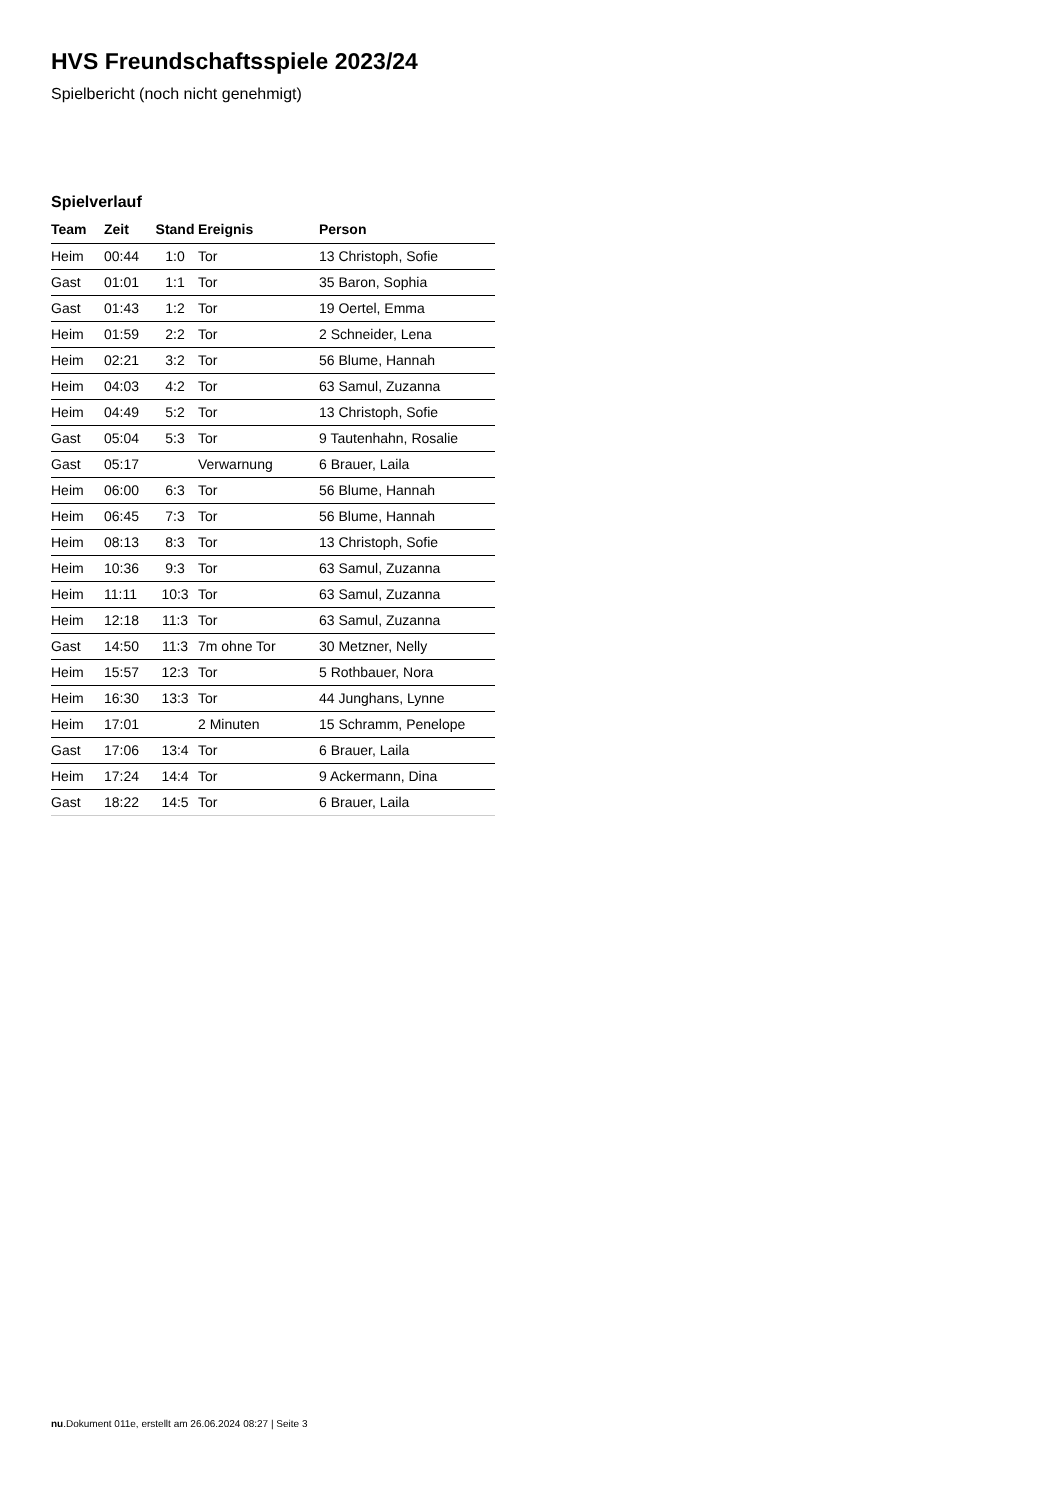HVS Freundschaftsspiele 2023/24
Spielbericht (noch nicht genehmigt)
Spielverlauf
| Team | Zeit | Stand | Ereignis | Person |
| --- | --- | --- | --- | --- |
| Heim | 00:44 | 1:0 | Tor | 13 Christoph, Sofie |
| Gast | 01:01 | 1:1 | Tor | 35 Baron, Sophia |
| Gast | 01:43 | 1:2 | Tor | 19 Oertel, Emma |
| Heim | 01:59 | 2:2 | Tor | 2 Schneider, Lena |
| Heim | 02:21 | 3:2 | Tor | 56 Blume, Hannah |
| Heim | 04:03 | 4:2 | Tor | 63 Samul, Zuzanna |
| Heim | 04:49 | 5:2 | Tor | 13 Christoph, Sofie |
| Gast | 05:04 | 5:3 | Tor | 9 Tautenhahn, Rosalie |
| Gast | 05:17 | | Verwarnung | 6 Brauer, Laila |
| Heim | 06:00 | 6:3 | Tor | 56 Blume, Hannah |
| Heim | 06:45 | 7:3 | Tor | 56 Blume, Hannah |
| Heim | 08:13 | 8:3 | Tor | 13 Christoph, Sofie |
| Heim | 10:36 | 9:3 | Tor | 63 Samul, Zuzanna |
| Heim | 11:11 | 10:3 | Tor | 63 Samul, Zuzanna |
| Heim | 12:18 | 11:3 | Tor | 63 Samul, Zuzanna |
| Gast | 14:50 | 11:3 | 7m ohne Tor | 30 Metzner, Nelly |
| Heim | 15:57 | 12:3 | Tor | 5 Rothbauer, Nora |
| Heim | 16:30 | 13:3 | Tor | 44 Junghans, Lynne |
| Heim | 17:01 | | 2 Minuten | 15 Schramm, Penelope |
| Gast | 17:06 | 13:4 | Tor | 6 Brauer, Laila |
| Heim | 17:24 | 14:4 | Tor | 9 Ackermann, Dina |
| Gast | 18:22 | 14:5 | Tor | 6 Brauer, Laila |
nu.Dokument 011e, erstellt am 26.06.2024 08:27 | Seite 3